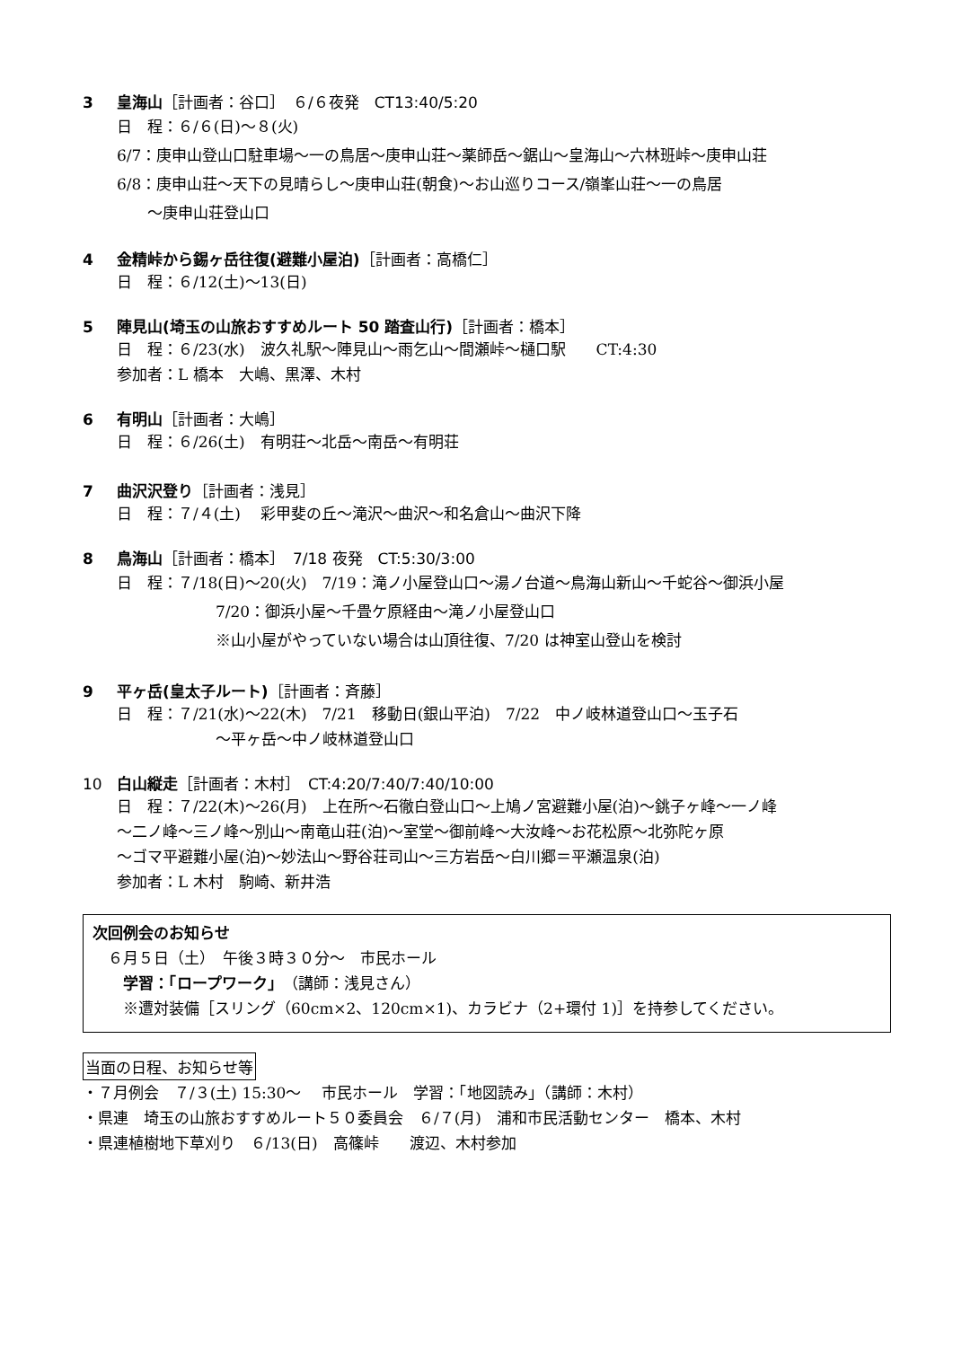3 皇海山［計画者：谷口］　６/６夜発　CT13:40/5:20
日　程：６/６(日)～８(火)
6/7：庚申山登山口駐車場～一の鳥居～庚申山荘～薬師岳～鋸山～皇海山～六林班峠～庚申山荘
6/8：庚申山荘～天下の見晴らし～庚申山荘(朝食)～お山巡りコース/嶺峯山荘～一の鳥居
　　～庚申山荘登山口
4 金精峠から錫ヶ岳往復(避難小屋泊)［計画者：高橋仁］
日　程：６/12(土)～13(日)
5 陣見山(埼玉の山旅おすすめルート 50 踏査山行)［計画者：橋本］
日　程：６/23(水)　波久礼駅～陣見山～雨乞山～間瀬峠～樋口駅　　CT:4:30
参加者：L 橋本　大嶋、黒澤、木村
6 有明山［計画者：大嶋］
日　程：６/26(土)　有明荘～北岳～南岳～有明荘
7 曲沢沢登り［計画者：浅見］
日　程：７/４(土)　 彩甲斐の丘～滝沢～曲沢～和名倉山～曲沢下降
8 鳥海山［計画者：橋本］　7/18 夜発　CT:5:30/3:00
日　程：７/18(日)～20(火)　7/19：滝ノ小屋登山口～湯ノ台道～鳥海山新山～千蛇谷～御浜小屋
7/20：御浜小屋～千畳ケ原経由～滝ノ小屋登山口
※山小屋がやっていない場合は山頂往復、7/20 は神室山登山を検討
9 平ヶ岳(皇太子ルート)［計画者：斉藤］
日　程：７/21(水)～22(木)　7/21　移動日(銀山平泊)　7/22　中ノ岐林道登山口～玉子石
～平ヶ岳～中ノ岐林道登山口
10 白山縦走［計画者：木村］　CT:4:20/7:40/7:40/10:00
日　程：７/22(木)～26(月)　上在所～石徹白登山口～上鳩ノ宮避難小屋(泊)～銚子ヶ峰～一ノ峰
～二ノ峰～三ノ峰～別山～南竜山荘(泊)～室堂～御前峰～大汝峰～お花松原～北弥陀ヶ原
～ゴマ平避難小屋(泊)～妙法山～野谷荘司山～三方岩岳～白川郷＝平瀬温泉(泊)
参加者：L 木村　駒崎、新井浩
次回例会のお知らせ
　６月５日（土）　午後３時３０分～　市民ホール
　　学習：「ロープワーク」（講師：浅見さん）
　　※遭対装備［スリング（60cm×2、120cm×1)、カラビナ（2+環付 1)］を持参してください。
当面の日程、お知らせ等
・７月例会　７/３(土) 15:30～　 市民ホール　学習：「地図読み」（講師：木村）
・県連　埼玉の山旅おすすめルート５０委員会　６/７(月)　浦和市民活動センター　橋本、木村
・県連植樹地下草刈り　６/13(日)　高篠峠　　渡辺、木村参加